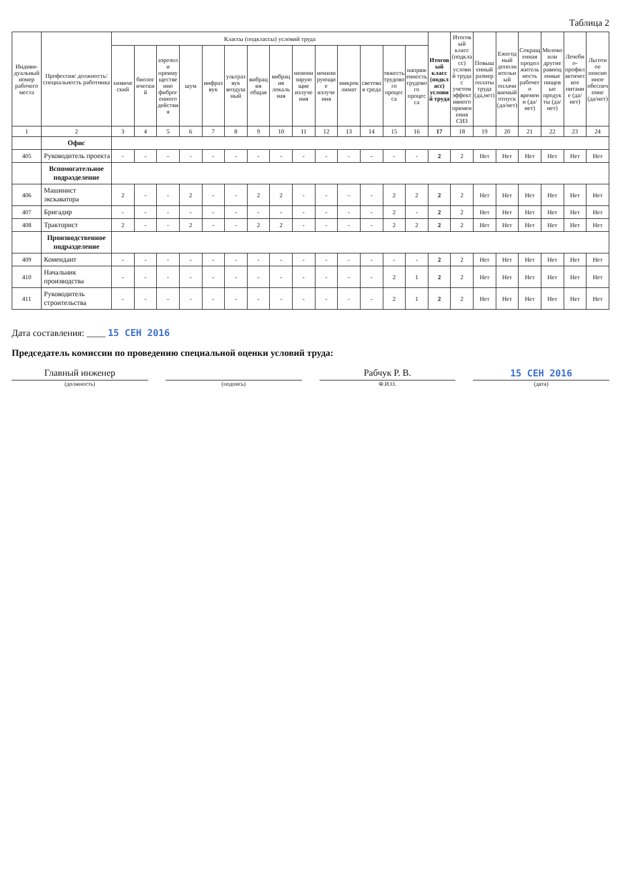Таблица 2
| Индиви-дуальный номер рабочего места | Профессия/ должность/ специальность работника | Классы (подклассы) условий труда | | | | | | | | | | | | | | Итоговый класс (подкласс) условий труда | Итоговый класс (подкласс) условий труда с учетом эффективного применения СИЗ | Повышенный размер оплаты труда (да,нет) | Ежегодный дополнительный оплачиваемый отпуск (да/нет) | Сокращенная продолжительность рабочего времени (да/нет) | Молоко или другие равноценные пищевые продукты (да/нет) | Лечебно-профилактическое питание (да/нет) | Льготное пенсионное обеспечение (да/нет) |
| --- | --- | --- | --- | --- | --- | --- | --- | --- | --- | --- | --- | --- | --- | --- | --- | --- | --- | --- | --- | --- | --- | --- | --- |
| | | химический | биологический | аэрозоли преимущественно фиброгенного действия | шум | инфразвук | ультразвук воздушный | вибрация общая | вибрация локальная | неионизирующие излучения | ионизирующие излучения | микроклимат | световая среда | тяжесть трудового процесса | напряженность трудового процесса | | | | | | | | |
| 1 | 2 | 3 | 4 | 5 | 6 | 7 | 8 | 9 | 10 | 11 | 12 | 13 | 14 | 15 | 16 | 17 | 18 | 19 | 20 | 21 | 22 | 23 | 24 |
| | Офис | | | | | | | | | | | | | | | | | | | | | | |
| 405 | Руководитель проекта | - | - | - | - | - | - | - | - | - | - | - | - | - | - | 2 | 2 | Нет | Нет | Нет | Нет | Нет | Нет |
| | Вспомогательное подразделение | | | | | | | | | | | | | | | | | | | | | | |
| 406 | Машинист экскаватора | 2 | - | - | 2 | - | - | 2 | 2 | - | - | - | - | 2 | 2 | 2 | 2 | Нет | Нет | Нет | Нет | Нет | Нет |
| 407 | Бригадир | - | - | - | - | - | - | - | - | - | - | - | - | 2 | - | 2 | 2 | Нет | Нет | Нет | Нет | Нет | Нет |
| 408 | Тракторист | 2 | - | - | 2 | - | - | 2 | 2 | - | - | - | - | 2 | 2 | 2 | 2 | Нет | Нет | Нет | Нет | Нет | Нет |
| | Производственное подразделение | | | | | | | | | | | | | | | | | | | | | | |
| 409 | Комендант | - | - | - | - | - | - | - | - | - | - | - | - | - | - | 2 | 2 | Нет | Нет | Нет | Нет | Нет | Нет |
| 410 | Начальник производства | - | - | - | - | - | - | - | - | - | - | - | - | 2 | 1 | 2 | 2 | Нет | Нет | Нет | Нет | Нет | Нет |
| 411 | Руководитель строительства | - | - | - | - | - | - | - | - | - | - | - | - | 2 | 1 | 2 | 2 | Нет | Нет | Нет | Нет | Нет | Нет |
Дата составления: ____ 15 СЕН 2016
Председатель комиссии по проведению специальной оценки условий труда:
Главный инженер Рабчук Р. В. 15 СЕН 2016
(должность) (подпись) Ф.И.О. (дата)